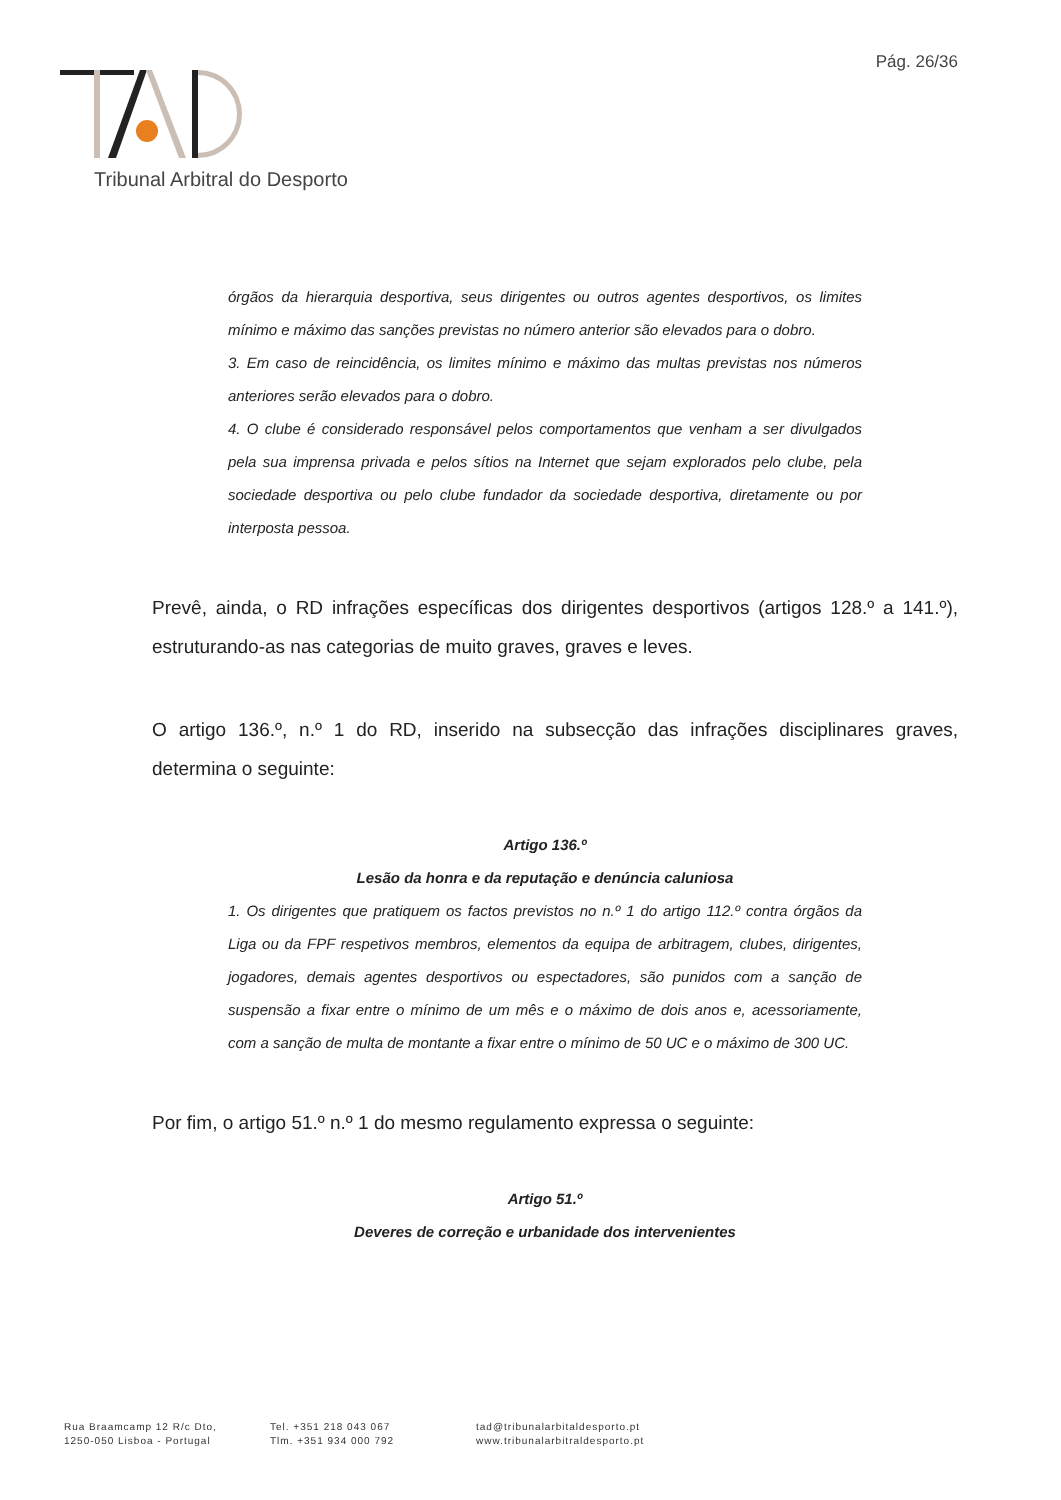Pág. 26/36
Tribunal Arbitral do Desporto
órgãos da hierarquia desportiva, seus dirigentes ou outros agentes desportivos, os limites mínimo e máximo das sanções previstas no número anterior são elevados para o dobro.
3. Em caso de reincidência, os limites mínimo e máximo das multas previstas nos números anteriores serão elevados para o dobro.
4. O clube é considerado responsável pelos comportamentos que venham a ser divulgados pela sua imprensa privada e pelos sítios na Internet que sejam explorados pelo clube, pela sociedade desportiva ou pelo clube fundador da sociedade desportiva, diretamente ou por interposta pessoa.
Prevê, ainda, o RD infrações específicas dos dirigentes desportivos (artigos 128.º a 141.º), estruturando-as nas categorias de muito graves, graves e leves.
O artigo 136.º, n.º 1 do RD, inserido na subsecção das infrações disciplinares graves, determina o seguinte:
Artigo 136.º
Lesão da honra e da reputação e denúncia caluniosa
1. Os dirigentes que pratiquem os factos previstos no n.º 1 do artigo 112.º contra órgãos da Liga ou da FPF respetivos membros, elementos da equipa de arbitragem, clubes, dirigentes, jogadores, demais agentes desportivos ou espectadores, são punidos com a sanção de suspensão a fixar entre o mínimo de um mês e o máximo de dois anos e, acessoriamente, com a sanção de multa de montante a fixar entre o mínimo de 50 UC e o máximo de 300 UC.
Por fim, o artigo 51.º n.º 1 do mesmo regulamento expressa o seguinte:
Artigo 51.º
Deveres de correção e urbanidade dos intervenientes
Rua Braamcamp 12 R/c Dto,
1250-050 Lisboa - Portugal
Tel. +351 218 043 067
Tlm. +351 934 000 792
tad@tribunalarbitaldesporto.pt
www.tribunalarbitraldesporto.pt